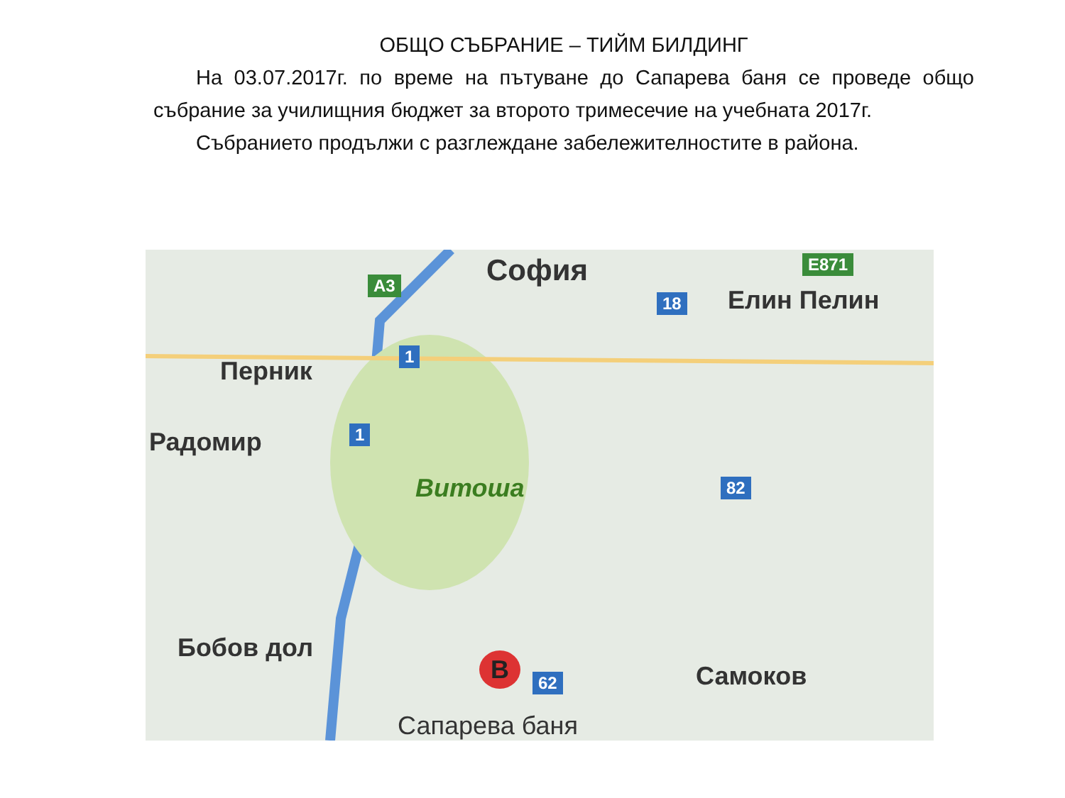ОБЩО СЪБРАНИЕ – ТИЙМ БИЛДИНГ
На 03.07.2017г. по време на пътуване до Сапарева баня се проведе общо събрание за училищния бюджет за второто тримесечие на учебната 2017г.
Събранието продължи с разглеждане забележителностите в района.
София
Елин Пелин
Перник
Радомир
Витоша
Бобов дол
Самоков
Сапарева баня
B
18
1
1
82
62
A3
E871